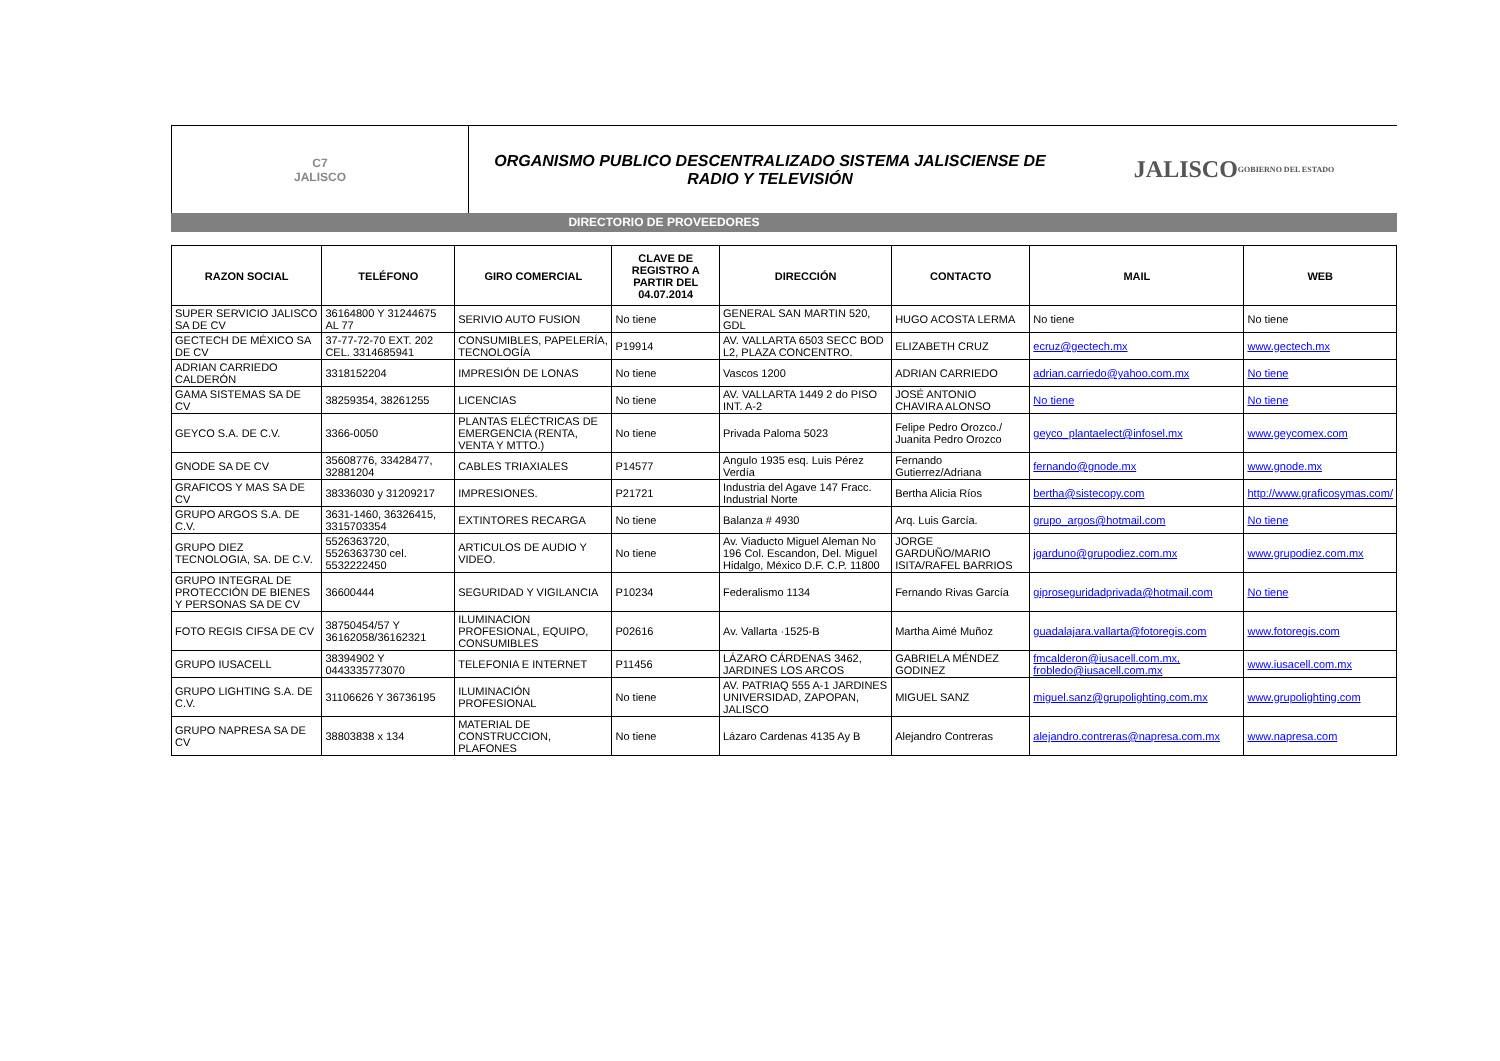C7
JALISCO
ORGANISMO PUBLICO DESCENTRALIZADO SISTEMA JALISCIENSE DE
RADIO Y TELEVISIÓN
JALISCO
GOBIERNO DEL ESTADO
DIRECTORIO DE PROVEEDORES
| RAZON SOCIAL | TELÉFONO | GIRO COMERCIAL | CLAVE DE REGISTRO A PARTIR DEL 04.07.2014 | DIRECCIÓN | CONTACTO | MAIL | WEB |
| --- | --- | --- | --- | --- | --- | --- | --- |
| SUPER SERVICIO JALISCO SA DE CV | 36164800 Y 31244675 AL 77 | SERIVIO AUTO FUSION | No tiene | GENERAL SAN MARTIN 520, GDL | HUGO ACOSTA LERMA | No tiene | No tiene |
| GECTECH DE MÉXICO SA DE CV | 37-77-72-70 EXT. 202 CEL. 3314685941 | CONSUMIBLES, PAPELERÍA, TECNOLOGÍA | P19914 | AV. VALLARTA 6503 SECC BOD L2, PLAZA CONCENTRO. | ELIZABETH CRUZ | ecruz@gectech.mx | www.gectech.mx |
| ADRIAN CARRIEDO CALDERÓN | 3318152204 | IMPRESIÓN DE LONAS | No tiene | Vascos 1200 | ADRIAN CARRIEDO | adrian.carriedo@yahoo.com.mx | No tiene |
| GAMA SISTEMAS SA DE CV | 38259354, 38261255 | LICENCIAS | No tiene | AV. VALLARTA 1449 2 do PISO INT. A-2 | JOSÉ ANTONIO CHAVIRA ALONSO | No tiene | No tiene |
| GEYCO S.A. DE C.V. | 3366-0050 | PLANTAS ELÉCTRICAS DE EMERGENCIA (RENTA, VENTA Y MTTO.) | No tiene | Privada Paloma 5023 | Felipe Pedro Orozco./ Juanita Pedro Orozco | geyco_plantaelect@infosel.mx | www.geycomex.com |
| GNODE SA DE CV | 35608776, 33428477, 32881204 | CABLES TRIAXIALES | P14577 | Angulo 1935 esq. Luis Pérez Verdía | Fernando Gutierrez/Adriana | fernando@gnode.mx | www.gnode.mx |
| GRAFICOS Y MAS SA DE CV | 38336030 y 31209217 | IMPRESIONES. | P21721 | Industria del Agave 147 Fracc. Industrial Norte | Bertha Alicia Ríos | bertha@sistecopy.com | http://www.graficosymas.com/ |
| GRUPO ARGOS S.A. DE C.V. | 3631-1460, 36326415, 3315703354 | EXTINTORES RECARGA | No tiene | Balanza # 4930 | Arq. Luis García. | grupo_argos@hotmail.com | No tiene |
| GRUPO DIEZ TECNOLOGIA, SA. DE C.V. | 5526363720, 5526363730 cel. 5532222450 | ARTICULOS DE AUDIO Y VIDEO. | No tiene | Av. Viaducto Miguel Aleman No 196 Col. Escandon, Del. Miguel Hidalgo, México D.F. C.P. 11800 | JORGE GARDUÑO/MARIO ISITA/RAFEL BARRIOS | jgarduno@grupodiez.com.mx | www.grupodiez.com.mx |
| GRUPO INTEGRAL DE PROTECCIÓN DE BIENES Y PERSONAS SA DE CV | 36600444 | SEGURIDAD Y VIGILANCIA | P10234 | Federalismo 1134 | Fernando Rivas García | giproseguridadprivada@hotmail.com | No tiene |
| FOTO REGIS CIFSA DE CV | 38750454/57 Y 36162058/36162321 | ILUMINACION PROFESIONAL, EQUIPO, CONSUMIBLES | P02616 | Av. Vallarta ·1525-B | Martha Aimé Muñoz | guadalajara.vallarta@fotoregis.com | www.fotoregis.com |
| GRUPO IUSACELL | 38394902 Y 0443335773070 | TELEFONIA E INTERNET | P11456 | LÁZARO CÁRDENAS 3462, JARDINES LOS ARCOS | GABRIELA MÉNDEZ GODINEZ | fmcalderon@iusacell.com.mx, frobledo@iusacell.com.mx | www.iusacell.com.mx |
| GRUPO LIGHTING S.A. DE C.V. | 31106626 Y 36736195 | ILUMINACIÓN PROFESIONAL | No tiene | AV. PATRIAQ 555 A-1 JARDINES UNIVERSIDAD, ZAPOPAN, JALISCO | MIGUEL SANZ | miguel.sanz@grupolighting.com.mx | www.grupolighting.com |
| GRUPO NAPRESA SA DE CV | 38803838 x 134 | MATERIAL DE CONSTRUCCION, PLAFONES | No tiene | Lázaro Cardenas 4135 Ay B | Alejandro Contreras | alejandro.contreras@napresa.com.mx | www.napresa.com |